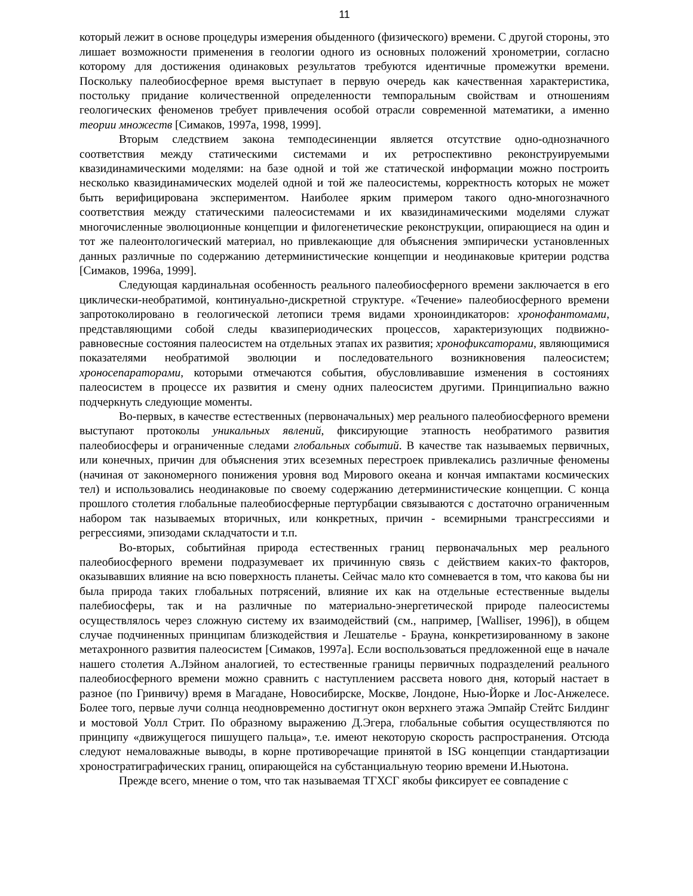11
который лежит в основе процедуры измерения обыденного (физического) времени. С другой стороны, это лишает возможности применения в геологии одного из основных положений хронометрии, согласно которому для достижения одинаковых результатов требуются идентичные промежутки времени. Поскольку палеобиосферное время выступает в первую очередь как качественная характеристика, постольку придание количественной определенности темпоральным свойствам и отношениям геологических феноменов требует привлечения особой отрасли современной математики, а именно теории множеств [Симаков, 1997а, 1998, 1999].
Вторым следствием закона темподесиненции является отсутствие одно-однозначного соответствия между статическими системами и их ретроспективно реконструируемыми квазидинамическими моделями: на базе одной и той же статической информации можно построить несколько квазидинамических моделей одной и той же палеосистемы, корректность которых не может быть верифицирована экспериментом. Наиболее ярким примером такого одно-многозначного соответствия между статическими палеосистемами и их квазидинамическими моделями служат многочисленные эволюционные концепции и филогенетические реконструкции, опирающиеся на один и тот же палеонтологический материал, но привлекающие для объяснения эмпирически установленных данных различные по содержанию детерминистические концепции и неодинаковые критерии родства [Симаков, 1996а, 1999].
Следующая кардинальная особенность реального палеобиосферного времени заключается в его циклически-необратимой, континуально-дискретной структуре. «Течение» палеобиосферного времени запротоколировано в геологической летописи тремя видами хроноиндикаторов: хронофантомами, представляющими собой следы квазипериодических процессов, характеризующих подвижно-равновесные состояния палеосистем на отдельных этапах их развития; хронофиксаторами, являющимися показателями необратимой эволюции и последовательного возникновения палеосистем; хроносепараторами, которыми отмечаются события, обусловливавшие изменения в состояниях палеосистем в процессе их развития и смену одних палеосистем другими. Принципиально важно подчеркнуть следующие моменты.
Во-первых, в качестве естественных (первоначальных) мер реального палеобиосферного времени выступают протоколы уникальных явлений, фиксирующие этапность необратимого развития палеобиосферы и ограниченные следами глобальных событий. В качестве так называемых первичных, или конечных, причин для объяснения этих всеземных перестроек привлекались различные феномены (начиная от закономерного понижения уровня вод Мирового океана и кончая импактами космических тел) и использовались неодинаковые по своему содержанию детерминистические концепции. С конца прошлого столетия глобальные палеобиосферные пертурбации связываются с достаточно ограниченным набором так называемых вторичных, или конкретных, причин - всемирными трансгрессиями и регрессиями, эпизодами складчатости и т.п.
Во-вторых, событийная природа естественных границ первоначальных мер реального палеобиосферного времени подразумевает их причинную связь с действием каких-то факторов, оказывавших влияние на всю поверхность планеты. Сейчас мало кто сомневается в том, что какова бы ни была природа таких глобальных потрясений, влияние их как на отдельные естественные выделы палебиосферы, так и на различные по материально-энергетической природе палеосистемы осуществлялось через сложную систему их взаимодействий (см., например, [Walliser, 1996]), в общем случае подчиненных принципам близкодействия и Лешателье - Брауна, конкретизированному в законе метахронного развития палеосистем [Симаков, 1997а]. Если воспользоваться предложенной еще в начале нашего столетия А.Лэйном аналогией, то естественные границы первичных подразделений реального палеобиосферного времени можно сравнить с наступлением рассвета нового дня, который настает в разное (по Гринвичу) время в Магадане, Новосибирске, Москве, Лондоне, Нью-Йорке и Лос-Анжелесе. Более того, первые лучи солнца неодновременно достигнут окон верхнего этажа Эмпайр Стейтс Билдинг и мостовой Уолл Стрит. По образному выражению Д.Эгера, глобальные события осуществляются по принципу «движущегося пишущего пальца», т.е. имеют некоторую скорость распространения. Отсюда следуют немаловажные выводы, в корне противоречащие принятой в ISG концепции стандартизации хроностратиграфических границ, опирающейся на субстанциальную теорию времени И.Ньютона.
Прежде всего, мнение о том, что так называемая ТГХСГ якобы фиксирует ее совпадение с